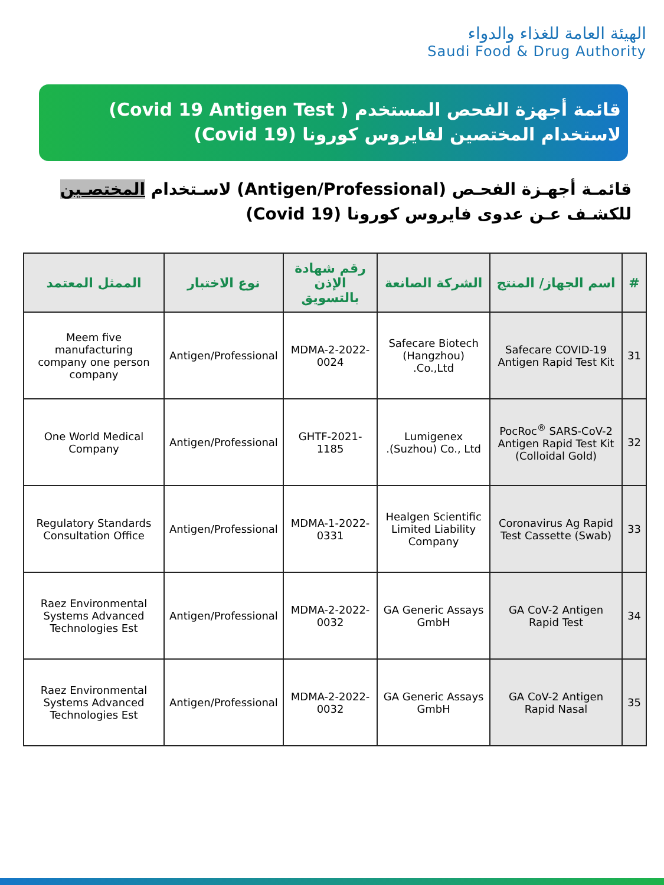الهيئة العامة للغذاء والدواء
Saudi Food & Drug Authority
قائمة أجهزة الفحص المستخدم ( Covid 19 Antigen Test) لاستخدام المختصين لفايروس كورونا (Covid 19)
قائمـة أجهـزة الفحـص (Antigen/Professional) لاسـتخدام المختصـين للكشـف عـن عدوى فايروس كورونا (Covid 19)
| # | اسم الجهاز/ المنتج | الشركة الصانعة | رقم شهادة الإذن بالتسويق | نوع الاختبار | الممثل المعتمد |
| --- | --- | --- | --- | --- | --- |
| 31 | Safecare COVID-19 Antigen Rapid Test Kit | Safecare Biotech (Hangzhou) Co.,Ltd. | MDMA-2-2022-0024 | Antigen/Professional | Meem five manufacturing company one person company |
| 32 | PocRoc<sup>®</sup> SARS-CoV-2 Antigen Rapid Test Kit (Colloidal Gold) | Lumigenex (Suzhou) Co., Ltd. | GHTF-2021-1185 | Antigen/Professional | One World Medical Company |
| 33 | Coronavirus Ag Rapid Test Cassette (Swab) | Healgen Scientific Limited Liability Company | MDMA-1-2022-0331 | Antigen/Professional | Regulatory Standards Consultation Office |
| 34 | GA CoV-2 Antigen Rapid Test | GA Generic Assays GmbH | MDMA-2-2022-0032 | Antigen/Professional | Raez Environmental Systems Advanced Technologies Est |
| 35 | GA CoV-2 Antigen Rapid Nasal | GA Generic Assays GmbH | MDMA-2-2022-0032 | Antigen/Professional | Raez Environmental Systems Advanced Technologies Est |